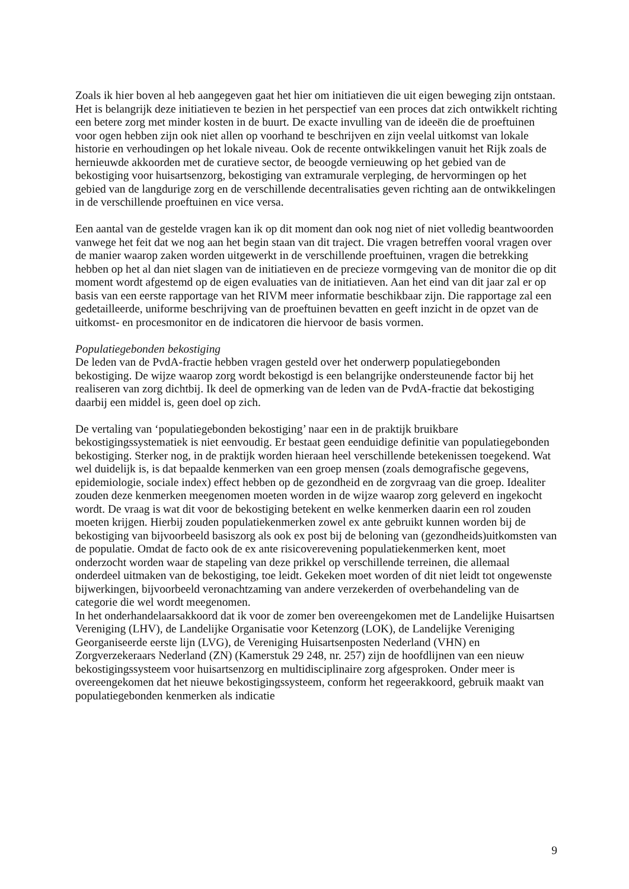Zoals ik hier boven al heb aangegeven gaat het hier om initiatieven die uit eigen beweging zijn ontstaan. Het is belangrijk deze initiatieven te bezien in het perspectief van een proces dat zich ontwikkelt richting een betere zorg met minder kosten in de buurt. De exacte invulling van de ideeën die de proeftuinen voor ogen hebben zijn ook niet allen op voorhand te beschrijven en zijn veelal uitkomst van lokale historie en verhoudingen op het lokale niveau. Ook de recente ontwikkelingen vanuit het Rijk zoals de hernieuwde akkoorden met de curatieve sector, de beoogde vernieuwing op het gebied van de bekostiging voor huisartsenzorg, bekostiging van extramurale verpleging, de hervormingen op het gebied van de langdurige zorg en de verschillende decentralisaties geven richting aan de ontwikkelingen in de verschillende proeftuinen en vice versa.
Een aantal van de gestelde vragen kan ik op dit moment dan ook nog niet of niet volledig beantwoorden vanwege het feit dat we nog aan het begin staan van dit traject. Die vragen betreffen vooral vragen over de manier waarop zaken worden uitgewerkt in de verschillende proeftuinen, vragen die betrekking hebben op het al dan niet slagen van de initiatieven en de precieze vormgeving van de monitor die op dit moment wordt afgestemd op de eigen evaluaties van de initiatieven. Aan het eind van dit jaar zal er op basis van een eerste rapportage van het RIVM meer informatie beschikbaar zijn. Die rapportage zal een gedetailleerde, uniforme beschrijving van de proeftuinen bevatten en geeft inzicht in de opzet van de uitkomst- en procesmonitor en de indicatoren die hiervoor de basis vormen.
Populatiegebonden bekostiging
De leden van de PvdA-fractie hebben vragen gesteld over het onderwerp populatiegebonden bekostiging. De wijze waarop zorg wordt bekostigd is een belangrijke ondersteunende factor bij het realiseren van zorg dichtbij. Ik deel de opmerking van de leden van de PvdA-fractie dat bekostiging daarbij een middel is, geen doel op zich.
De vertaling van ‘populatiegebonden bekostiging’ naar een in de praktijk bruikbare bekostigingssystematiek is niet eenvoudig. Er bestaat geen eenduidige definitie van populatiegebonden bekostiging. Sterker nog, in de praktijk worden hieraan heel verschillende betekenissen toegekend. Wat wel duidelijk is, is dat bepaalde kenmerken van een groep mensen (zoals demografische gegevens, epidemiologie, sociale index) effect hebben op de gezondheid en de zorgvraag van die groep. Idealiter zouden deze kenmerken meegenomen moeten worden in de wijze waarop zorg geleverd en ingekocht wordt. De vraag is wat dit voor de bekostiging betekent en welke kenmerken daarin een rol zouden moeten krijgen. Hierbij zouden populatiekenmerken zowel ex ante gebruikt kunnen worden bij de bekostiging van bijvoorbeeld basiszorg als ook ex post bij de beloning van (gezondheids)uitkomsten van de populatie. Omdat de facto ook de ex ante risicoverevening populatiekenmerken kent, moet onderzocht worden waar de stapeling van deze prikkel op verschillende terreinen, die allemaal onderdeel uitmaken van de bekostiging, toe leidt. Gekeken moet worden of dit niet leidt tot ongewenste bijwerkingen, bijvoorbeeld veronachtzaming van andere verzekerden of overbehandeling van de categorie die wel wordt meegenomen.
In het onderhandelaarsakkoord dat ik voor de zomer ben overeengekomen met de Landelijke Huisartsen Vereniging (LHV), de Landelijke Organisatie voor Ketenzorg (LOK), de Landelijke Vereniging Georganiseerde eerste lijn (LVG), de Vereniging Huisartsenposten Nederland (VHN) en Zorgverzekeraars Nederland (ZN) (Kamerstuk 29 248, nr. 257) zijn de hoofdlijnen van een nieuw bekostigingssysteem voor huisartsenzorg en multidisciplinaire zorg afgesproken. Onder meer is overeengekomen dat het nieuwe bekostigingssysteem, conform het regeerakkoord, gebruik maakt van populatiegebonden kenmerken als indicatie
9